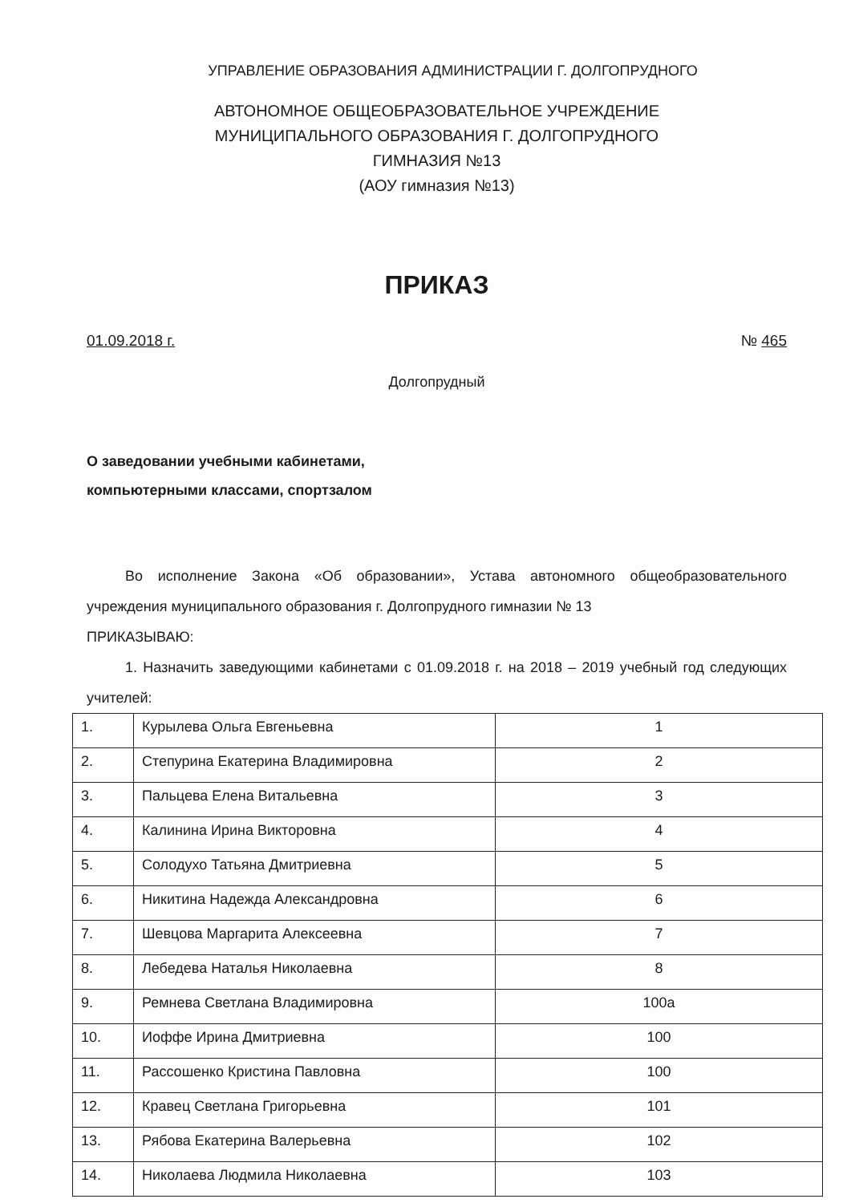УПРАВЛЕНИЕ ОБРАЗОВАНИЯ АДМИНИСТРАЦИИ Г. ДОЛГОПРУДНОГО
АВТОНОМНОЕ ОБЩЕОБРАЗОВАТЕЛЬНОЕ УЧРЕЖДЕНИЕ
МУНИЦИПАЛЬНОГО ОБРАЗОВАНИЯ Г. ДОЛГОПРУДНОГО
ГИМНАЗИЯ №13
(АОУ гимназия №13)
ПРИКАЗ
01.09.2018 г. № 465
Долгопрудный
О заведовании учебными кабинетами,
компьютерными классами, спортзалом
Во исполнение Закона «Об образовании», Устава автономного общеобразовательного учреждения муниципального образования г. Долгопрудного гимназии № 13
ПРИКАЗЫВАЮ:
1. Назначить заведующими кабинетами с 01.09.2018 г. на 2018 – 2019 учебный год следующих учителей:
| 1. | Курылева Ольга Евгеньевна | 1 |
| 2. | Степурина Екатерина Владимировна | 2 |
| 3. | Пальцева Елена Витальевна | 3 |
| 4. | Калинина Ирина Викторовна | 4 |
| 5. | Солодухо Татьяна Дмитриевна | 5 |
| 6. | Никитина Надежда Александровна | 6 |
| 7. | Шевцова Маргарита Алексеевна | 7 |
| 8. | Лебедева Наталья Николаевна | 8 |
| 9. | Ремнева Светлана Владимировна | 100а |
| 10. | Иоффе Ирина Дмитриевна | 100 |
| 11. | Рассошенко Кристина Павловна | 100 |
| 12. | Кравец Светлана Григорьевна | 101 |
| 13. | Рябова Екатерина Валерьевна | 102 |
| 14. | Николаева Людмила Николаевна | 103 |